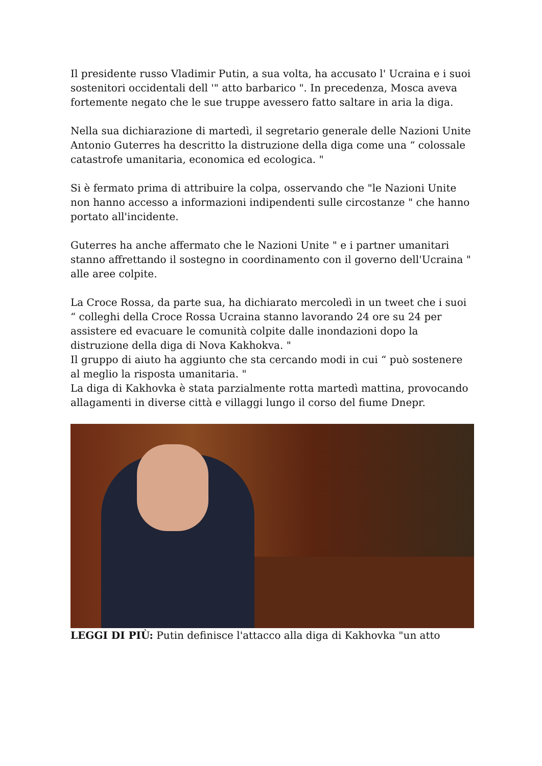Il presidente russo Vladimir Putin, a sua volta, ha accusato l' Ucraina e i suoi sostenitori occidentali dell '" atto barbarico ". In precedenza, Mosca aveva fortemente negato che le sue truppe avessero fatto saltare in aria la diga.
Nella sua dichiarazione di martedì, il segretario generale delle Nazioni Unite Antonio Guterres ha descritto la distruzione della diga come una “ colossale catastrofe umanitaria, economica ed ecologica. "
Si è fermato prima di attribuire la colpa, osservando che "le Nazioni Unite non hanno accesso a informazioni indipendenti sulle circostanze " che hanno portato all'incidente.
Guterres ha anche affermato che le Nazioni Unite " e i partner umanitari stanno affrettando il sostegno in coordinamento con il governo dell'Ucraina " alle aree colpite.
La Croce Rossa, da parte sua, ha dichiarato mercoledì in un tweet che i suoi “ colleghi della Croce Rossa Ucraina stanno lavorando 24 ore su 24 per assistere ed evacuare le comunità colpite dalle inondazioni dopo la distruzione della diga di Nova Kakhokva. "
Il gruppo di aiuto ha aggiunto che sta cercando modi in cui “ può sostenere al meglio la risposta umanitaria. "
La diga di Kakhovka è stata parzialmente rotta martedì mattina, provocando allagamenti in diverse città e villaggi lungo il corso del fiume Dnepr.
LEGGI DI PIÙ: Putin definisce l'attacco alla diga di Kakhovka "un atto